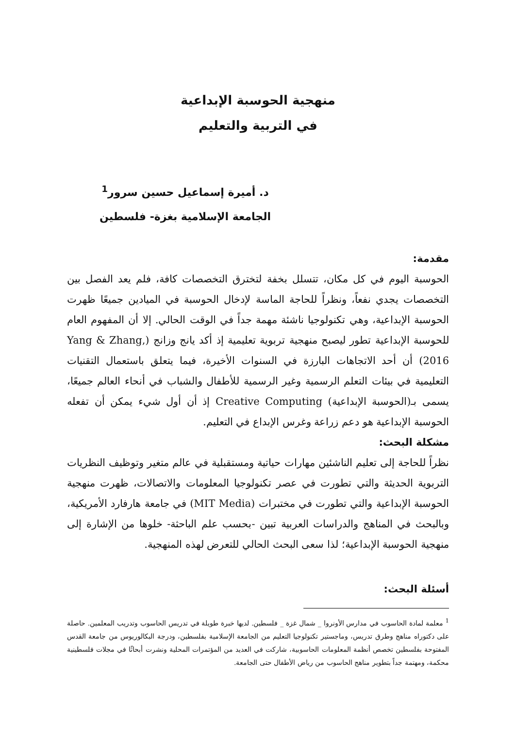منهجية الحوسبة الإبداعية
في التربية والتعليم
د. أميرة إسماعيل حسين سرور<sup>1</sup>
الجامعة الإسلامية بغزة- فلسطين
مقدمة:
الحوسبة اليوم في كل مكان، تتسلل بخفة لتخترق التخصصات كافة، فلم يعد الفصل بين التخصصات يجدي نفعاً، ونظراً للحاجة الماسة لإدخال الحوسبة في الميادين جميعًا ظهرت الحوسبة الإبداعية، وهي تكنولوجيا ناشئة مهمة جداً في الوقت الحالي. إلا أن المفهوم العام للحوسبة الإبداعية تطور ليصبح منهجية تربوية تعليمية إذ أكد يانج وزانج (Yang & Zhang, 2016) أن أحد الاتجاهات البارزة في السنوات الأخيرة، فيما يتعلق باستعمال التقنيات التعليمية في بيئات التعلم الرسمية وغير الرسمية للأطفال والشباب في أنحاء العالم جميعًا، يسمى بـ(الحوسبة الإبداعية) Creative Computing إذ أن أول شيء يمكن أن تفعله الحوسبة الإبداعية هو دعم زراعة وغرس الإبداع في التعليم.
مشكلة البحث:
نظراً للحاجة إلى تعليم الناشئين مهارات حياتية ومستقبلية في عالم متغير وتوظيف النظريات التربوية الحديثة والتي تطورت في عصر تكنولوجيا المعلومات والاتصالات، ظهرت منهجية الحوسبة الإبداعية والتي تطورت في مختبرات (MIT Media) في جامعة هارفارد الأمريكية، وبالبحث في المناهج والدراسات العربية تبين -بحسب علم الباحثة- خلوها من الإشارة إلى منهجية الحوسبة الإبداعية؛ لذا سعى البحث الحالي للتعرض لهذه المنهجية.
أسئلة البحث:
<sup>1</sup> معلمة لمادة الحاسوب في مدارس الأونروا _ شمال غزة _ فلسطين. لديها خبرة طويلة في تدريس الحاسوب وتدريب المعلمين. حاصلة على دكتوراه مناهج وطرق تدريس، وماجستير تكنولوجيا التعليم من الجامعة الإسلامية بفلسطين، ودرجة البكالوريوس من جامعة القدس المفتوحة بفلسطين تخصص أنظمة المعلومات الحاسوبية، شاركت في العديد من المؤتمرات المحلية ونشرت أبحاثًا في مجلات فلسطينية محكمة، ومهتمة جداً بتطوير مناهج الحاسوب من رياض الأطفال حتى الجامعة.